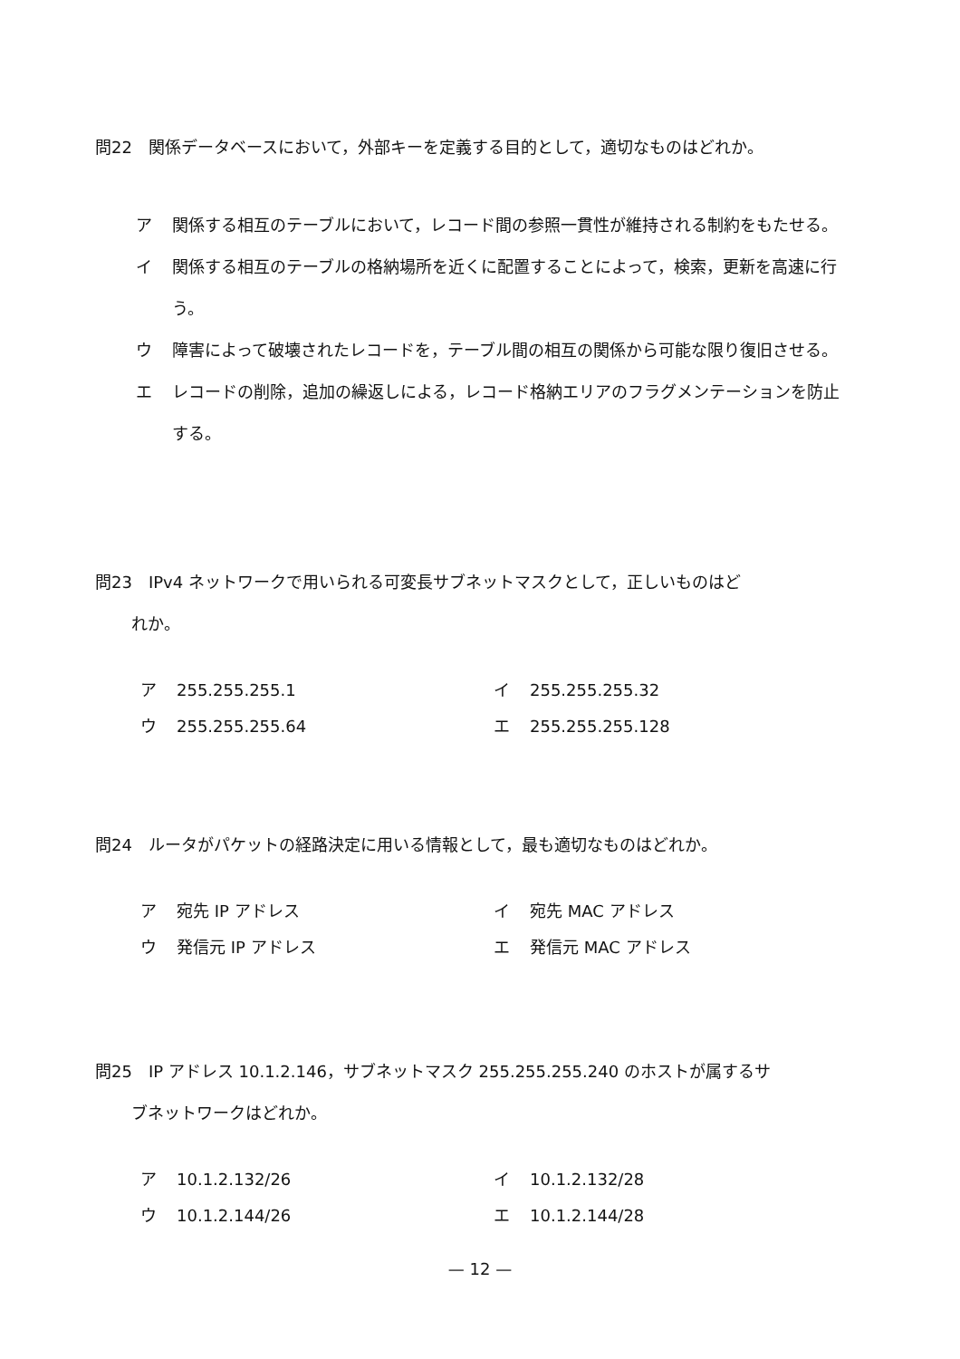問22　関係データベースにおいて，外部キーを定義する目的として，適切なものはどれか。
ア 関係する相互のテーブルにおいて，レコード間の参照一貫性が維持される制約をもたせる。
イ 関係する相互のテーブルの格納場所を近くに配置することによって，検索，更新を高速に行う。
ウ 障害によって破壊されたレコードを，テーブル間の相互の関係から可能な限り復旧させる。
エ レコードの削除，追加の繰返しによる，レコード格納エリアのフラグメンテーションを防止する。
問23　IPv4 ネットワークで用いられる可変長サブネットマスクとして，正しいものはど
れか。
ア 255.255.255.1
イ 255.255.255.32
ウ 255.255.255.64
エ 255.255.255.128
問24　ルータがパケットの経路決定に用いる情報として，最も適切なものはどれか。
ア 宛先 IP アドレス
イ 宛先 MAC アドレス
ウ 発信元 IP アドレス
エ 発信元 MAC アドレス
問25　IP アドレス 10.1.2.146，サブネットマスク 255.255.255.240 のホストが属するサ
ブネットワークはどれか。
ア 10.1.2.132/26
イ 10.1.2.132/28
ウ 10.1.2.144/26
エ 10.1.2.144/28
— 12 —